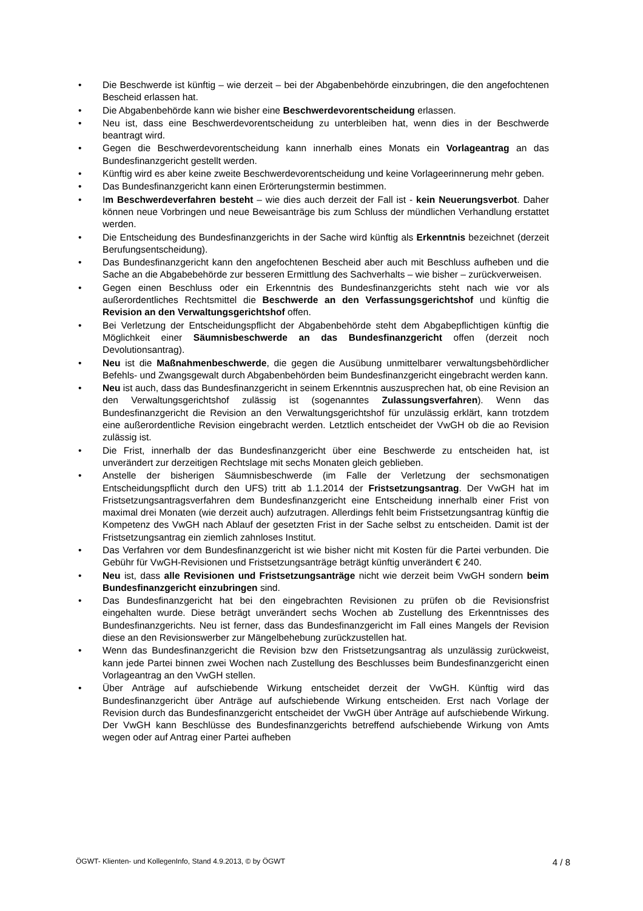• Die Beschwerde ist künftig – wie derzeit – bei der Abgabenbehörde einzubringen, die den angefochtenen Bescheid erlassen hat.
• Die Abgabenbehörde kann wie bisher eine Beschwerdevorentscheidung erlassen.
• Neu ist, dass eine Beschwerdevorentscheidung zu unterbleiben hat, wenn dies in der Beschwerde beantragt wird.
• Gegen die Beschwerdevorentscheidung kann innerhalb eines Monats ein Vorlageantrag an das Bundesfinanzgericht gestellt werden.
• Künftig wird es aber keine zweite Beschwerdevorentscheidung und keine Vorlageerinnerung mehr geben.
• Das Bundesfinanzgericht kann einen Erörterungstermin bestimmen.
• Im Beschwerdeverfahren besteht – wie dies auch derzeit der Fall ist - kein Neuerungsverbot. Daher können neue Vorbringen und neue Beweisanträge bis zum Schluss der mündlichen Verhandlung erstattet werden.
• Die Entscheidung des Bundesfinanzgerichts in der Sache wird künftig als Erkenntnis bezeichnet (derzeit Berufungsentscheidung).
• Das Bundesfinanzgericht kann den angefochtenen Bescheid aber auch mit Beschluss aufheben und die Sache an die Abgabebehörde zur besseren Ermittlung des Sachverhalts – wie bisher – zurückverweisen.
• Gegen einen Beschluss oder ein Erkenntnis des Bundesfinanzgerichts steht nach wie vor als außerordentliches Rechtsmittel die Beschwerde an den Verfassungsgerichtshof und künftig die Revision an den Verwaltungsgerichtshof offen.
• Bei Verletzung der Entscheidungspflicht der Abgabenbehörde steht dem Abgabepflichtigen künftig die Möglichkeit einer Säumnisbeschwerde an das Bundesfinanzgericht offen (derzeit noch Devolutionsantrag).
• Neu ist die Maßnahmenbeschwerde, die gegen die Ausübung unmittelbarer verwaltungsbehördlicher Befehls- und Zwangsgewalt durch Abgabenbehörden beim Bundesfinanzgericht eingebracht werden kann.
• Neu ist auch, dass das Bundesfinanzgericht in seinem Erkenntnis auszusprechen hat, ob eine Revision an den Verwaltungsgerichtshof zulässig ist (sogenanntes Zulassungsverfahren). Wenn das Bundesfinanzgericht die Revision an den Verwaltungsgerichtshof für unzulässig erklärt, kann trotzdem eine außerordentliche Revision eingebracht werden. Letztlich entscheidet der VwGH ob die ao Revision zulässig ist.
• Die Frist, innerhalb der das Bundesfinanzgericht über eine Beschwerde zu entscheiden hat, ist unverändert zur derzeitigen Rechtslage mit sechs Monaten gleich geblieben.
• Anstelle der bisherigen Säumnisbeschwerde (im Falle der Verletzung der sechsmonatigen Entscheidungspflicht durch den UFS) tritt ab 1.1.2014 der Fristsetzungsantrag. Der VwGH hat im Fristsetzungsantragsverfahren dem Bundesfinanzgericht eine Entscheidung innerhalb einer Frist von maximal drei Monaten (wie derzeit auch) aufzutragen. Allerdings fehlt beim Fristsetzungsantrag künftig die Kompetenz des VwGH nach Ablauf der gesetzten Frist in der Sache selbst zu entscheiden. Damit ist der Fristsetzungsantrag ein ziemlich zahnloses Institut.
• Das Verfahren vor dem Bundesfinanzgericht ist wie bisher nicht mit Kosten für die Partei verbunden. Die Gebühr für VwGH-Revisionen und Fristsetzungsanträge beträgt künftig unverändert € 240.
• Neu ist, dass alle Revisionen und Fristsetzungsanträge nicht wie derzeit beim VwGH sondern beim Bundesfinanzgericht einzubringen sind.
• Das Bundesfinanzgericht hat bei den eingebrachten Revisionen zu prüfen ob die Revisionsfrist eingehalten wurde. Diese beträgt unverändert sechs Wochen ab Zustellung des Erkenntnisses des Bundesfinanzgerichts. Neu ist ferner, dass das Bundesfinanzgericht im Fall eines Mangels der Revision diese an den Revisionswerber zur Mängelbehebung zurückzustellen hat.
• Wenn das Bundesfinanzgericht die Revision bzw den Fristsetzungsantrag als unzulässig zurückweist, kann jede Partei binnen zwei Wochen nach Zustellung des Beschlusses beim Bundesfinanzgericht einen Vorlageantrag an den VwGH stellen.
• Über Anträge auf aufschiebende Wirkung entscheidet derzeit der VwGH. Künftig wird das Bundesfinanzgericht über Anträge auf aufschiebende Wirkung entscheiden. Erst nach Vorlage der Revision durch das Bundesfinanzgericht entscheidet der VwGH über Anträge auf aufschiebende Wirkung. Der VwGH kann Beschlüsse des Bundesfinanzgerichts betreffend aufschiebende Wirkung von Amts wegen oder auf Antrag einer Partei aufheben
ÖGWT- Klienten- und KollegenInfo, Stand 4.9.2013, © by ÖGWT 4 / 8